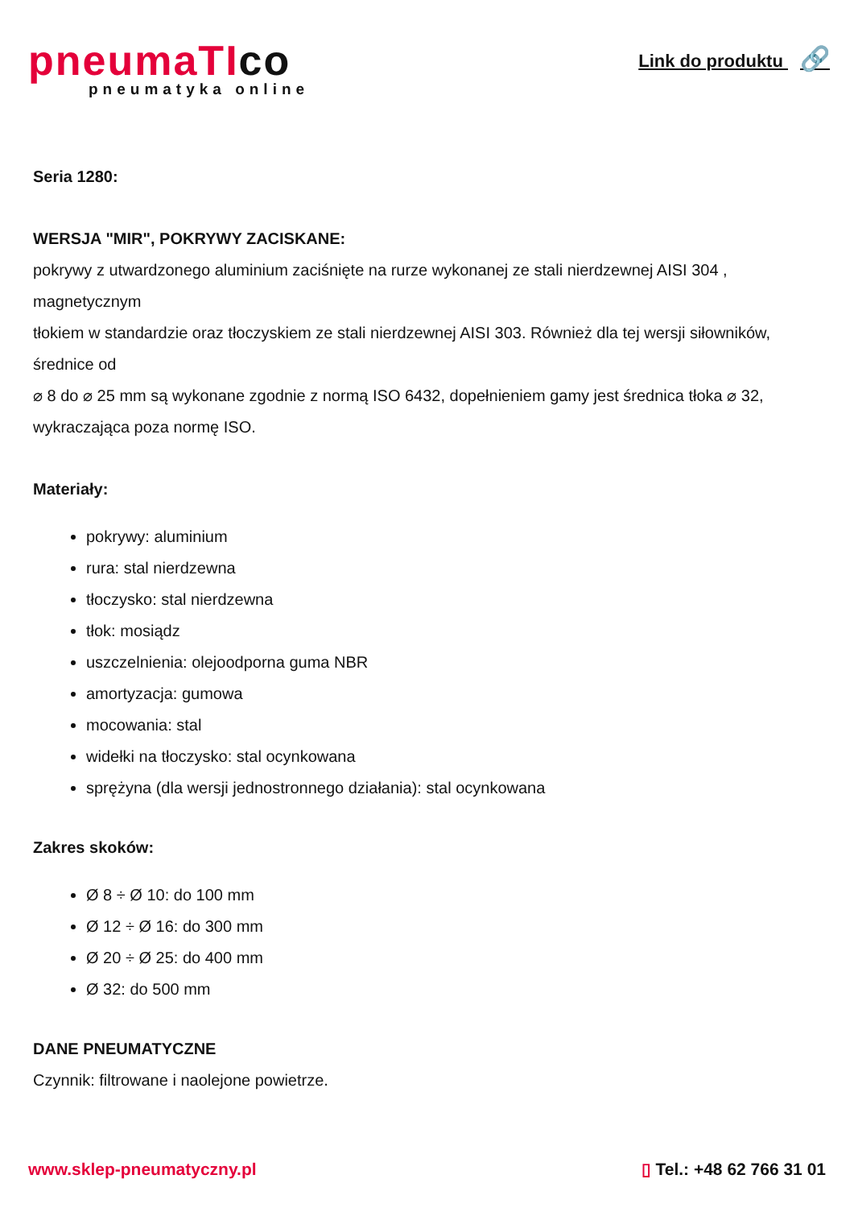pneumaTIco
pneumatyka online
Link do produktu 🔗
Seria 1280:
WERSJA "MIR", POKRYWY ZACISKANE:
pokrywy z utwardzonego aluminium zaciśnięte na rurze wykonanej ze stali nierdzewnej AISI 304 , magnetycznym
tłokiem w standardzie oraz tłoczyskiem ze stali nierdzewnej AISI 303. Również dla tej wersji siłowników, średnice od
⌀ 8 do ⌀ 25 mm są wykonane zgodnie z normą ISO 6432, dopełnieniem gamy jest średnica tłoka ⌀ 32, wykraczająca poza normę ISO.
Materiały:
pokrywy: aluminium
rura: stal nierdzewna
tłoczysko: stal nierdzewna
tłok: mosiądz
uszczelnienia: olejoodporna guma NBR
amortyzacja: gumowa
mocowania: stal
widełki na tłoczysko: stal ocynkowana
sprężyna (dla wersji jednostronnego działania): stal ocynkowana
Zakres skoków:
Ø 8 ÷ Ø 10: do 100 mm
Ø 12 ÷ Ø 16: do 300 mm
Ø 20 ÷ Ø 25: do 400 mm
Ø 32: do 500 mm
DANE PNEUMATYCZNE
Czynnik: filtrowane i naolejone powietrze.
www.sklep-pneumatyczny.pl ▯ Tel.: +48 62 766 31 01